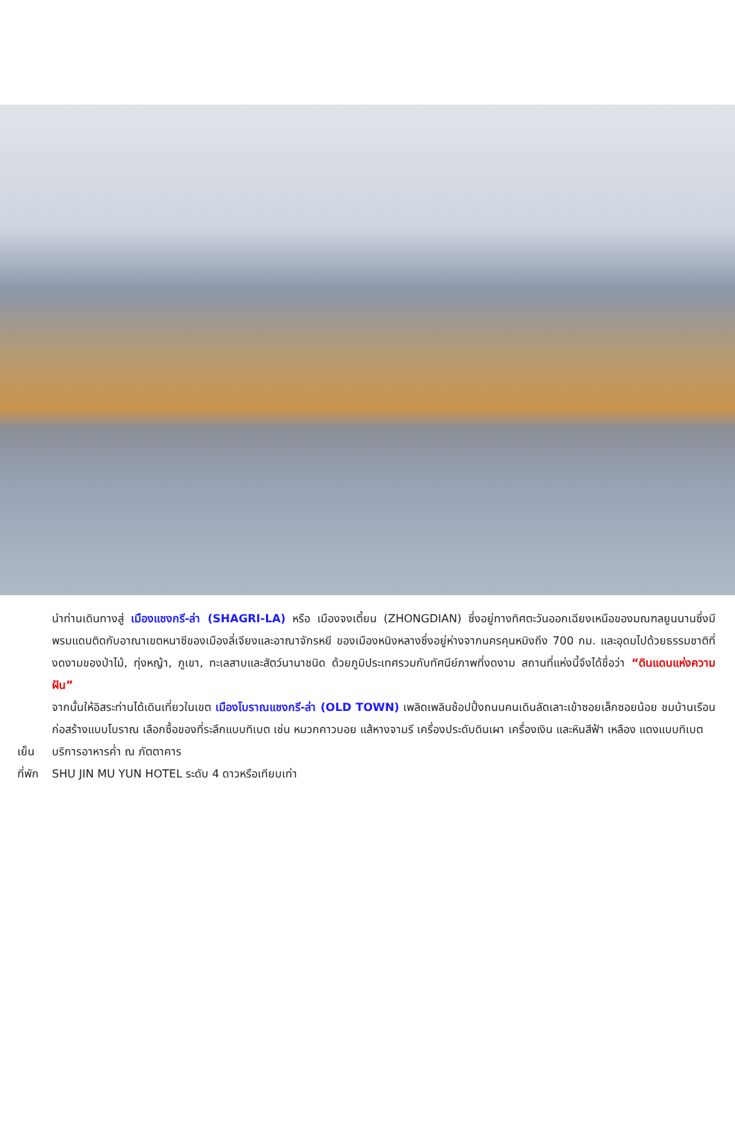นำท่านเดินทางสู่ เมืองแชงกรี-ล่า (SHAGRI-LA) หรือ เมืองจงเตี้ยน (ZHONGDIAN) ซึ่งอยู่ทางทิศตะวันออกเฉียงเหนือของมณฑลยูนนานซึ่งมีพรมแดนติดกับอาณาเขตหนาซีของเมืองลี่เจียงและอาณาจักรหยี ของเมืองหนิงหลางซึ่งอยู่ห่างจากนครคุนหมิงถึง 700 กม. และอุดมไปด้วยธรรมชาติที่งดงามของป่าไม้, ทุ่งหญ้า, ภูเขา, ทะเลสาบและสัตว์นานาชนิด ด้วยภูมิประเทศรวมกับทัศนีย์ภาพที่งดงาม สถานที่แห่งนี้จึงได้ชื่อว่า “ดินแดนแห่งความฝัน”
จากนั้นให้อิสระท่านได้เดินเที่ยวในเขต เมืองโบราณแชงกรี-ล่า (OLD TOWN) เพลิดเพลินช้อปปิ้งถนนคนเดินลัดเลาะเข้าซอยเล็กซอยน้อย ชมบ้านเรือนก่อสร้างแบบโบราณ เลือกซื้อของที่ระลึกแบบทิเบต เช่น หมวกคาวบอย แส้หางจามรี เครื่องประดับดินเผา เครื่องเงิน และหินสีฟ้า เหลือง แดงแบบทิเบต
เย็น บริการอาหารค่ำ ณ ภัตตาคาร
ที่พัก SHU JIN MU YUN HOTEL ระดับ 4 ดาวหรือเทียบเท่า